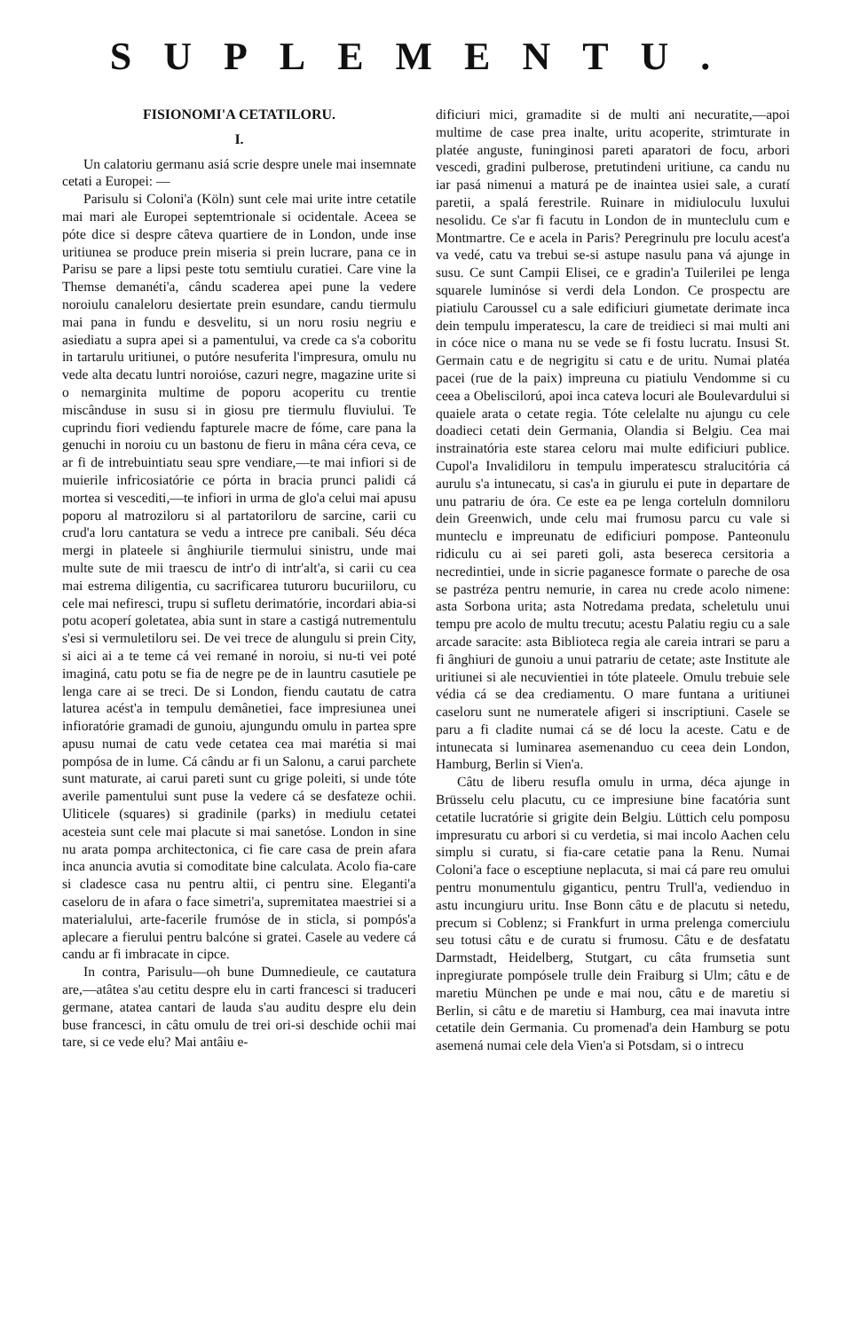SUPLEMENTU.
FISIONOMI'A CETATILORU.
I.
Un calatoriu germanu asiá scrie despre unele mai insemnate cetati a Europei: —
Parisulu si Coloni'a (Köln) sunt cele mai urite intre cetatile mai mari ale Europei septemtrionale si ocidentale. Aceea se póte dice si despre câteva quartiere de in London, unde inse uritiunea se produce prein miseria si prein lucrare, pana ce in Parisu se pare a lipsi peste totu semtiulu curatiei. Care vine la Themse demanéti'a, cându scaderea apei pune la vedere noroiulu canaleloru desiertate prein esundare, candu tiermulu mai pana in fundu e desvelitu, si un noru rosiu negriu e asiediatu a supra apei si a pamentului, va crede ca s'a coboritu in tartarulu uritiunei, o putóre nesuferita l'impresura, omulu nu vede alta decatu luntri noroióse, cazuri negre, magazine urite si o nemarginita multime de poporu acoperitu cu trentie miscânduse in susu si in giosu pre tiermulu fluviului. Te cuprindu fiori vediendu fapturele macre de fóme, care pana la genuchi in noroiu cu un bastonu de fieru in mâna céra ceva, ce ar fi de intrebuintiatu seau spre vendiare,—te mai infiori si de muierile infricosiatórie ce pórta in bracia prunci palidi cá mortea si vescediti,—te infiori in urma de glo'a celui mai apusu poporu al matroziloru si al partatoriloru de sarcine, carii cu crud'a loru cantatura se vedu a intrece pre canibali. Séu déca mergi in plateele si ânghiurile tiermului sinistru, unde mai multe sute de mii traescu de intr'o di intr'alt'a, si carii cu cea mai estrema diligentia, cu sacrificarea tuturoru bucuriiloru, cu cele mai nefiresci, trupu si sufletu derimatórie, incordari abia-si potu acoperí goletatea, abia sunt in stare a castigá nutrementulu s'esi si vermuletiloru sei. De vei trece de alungulu si prein City, si aici ai a te teme cá vei remané in noroiu, si nu-ti vei poté imaginá, catu potu se fia de negre pe de in launtru casutiele pe lenga care ai se treci. De si London, fiendu cautatu de catra laturea acést'a in tempulu demânetiei, face impresiunea unei infioratórie gramadi de gunoiu, ajungundu omulu in partea spre apusu numai de catu vede cetatea cea mai marétia si mai pompósa de in lume. Cá cându ar fi un Salonu, a carui parchete sunt maturate, ai carui pareti sunt cu grige poleiti, si unde tóte averile pamentului sunt puse la vedere cá se desfateze ochii. Uliticele (squares) si gradinile (parks) in mediulu cetatei acesteia sunt cele mai placute si mai sanetóse. London in sine nu arata pompa architectonica, ci fie care casa de prein afara inca anuncia avutia si comoditate bine calculata. Acolo fia-care si cladesce casa nu pentru altii, ci pentru sine. Eleganti'a caseloru de in afara o face simetri'a, supremitatea maestriei si a materialului, arte-facerile frumóse de in sticla, si pompós'a aplecare a fierului pentru balcóne si gratei. Casele au vedere cá candu ar fi imbracate in cipce.
In contra, Parisulu—oh bune Dumnedieule, ce cautatura are,—atâtea s'au cetitu despre elu in carti francesci si traduceri germane, atatea cantari de lauda s'au auditu despre elu dein buse francesci, in câtu omulu de trei ori-si deschide ochii mai tare, si ce vede elu? Mai antâiu e-
dificiuri mici, gramadite si de multi ani necuratite,—apoi multime de case prea inalte, uritu acoperite, strimturate in platée anguste, funinginosi pareti aparatori de focu, arbori vescedi, gradini pulberose, pretutindeni uritiune, ca candu nu iar pasá nimenui a maturá pe de inaintea usiei sale, a curatí paretii, a spalá ferestrile. Ruinare in midiuloculu luxului nesolidu. Ce s'ar fi facutu in London de in munteclulu cum e Montmartre. Ce e acela in Paris? Peregrinulu pre loculu acest'a va vedé, catu va trebui se-si astupe nasulu pana vá ajunge in susu. Ce sunt Campii Elisei, ce e gradin'a Tuilerilei pe lenga squarele luminóse si verdi dela London. Ce prospectu are piatiulu Caroussel cu a sale edificiuri giumetate derimate inca dein tempulu imperatescu, la care de treidieci si mai multi ani in cóce nice o mana nu se vede se fi fostu lucratu. Insusi St. Germain catu e de negrigitu si catu e de uritu. Numai platéa pacei (rue de la paix) impreuna cu piatiulu Vendomme si cu ceea a Obeliscilorú, apoi inca cateva locuri ale Boulevardului si quaiele arata o cetate regia. Tóte celelalte nu ajungu cu cele doadieci cetati dein Germania, Olandia si Belgiu. Cea mai instrainatória este starea celoru mai multe edificiuri publice. Cupol'a Invalidiloru in tempulu imperatescu stralucitória cá aurulu s'a intunecatu, si cas'a in giurulu ei pute in departare de unu patrariu de óra. Ce este ea pe lenga corteluln domniloru dein Greenwich, unde celu mai frumosu parcu cu vale si munteclu e impreunatu de edificiuri pompose. Panteonulu ridiculu cu ai sei pareti goli, asta besereca cersitoria a necredintiei, unde in sicrie paganesce formate o pareche de osa se pastréza pentru nemurie, in carea nu crede acolo nimene: asta Sorbona urita; asta Notredama predata, scheletulu unui tempu pre acolo de multu trecutu; acestu Palatiu regiu cu a sale arcade saracite: asta Biblioteca regia ale careia intrari se paru a fi ânghiuri de gunoiu a unui patrariu de cetate; aste Institute ale uritiunei si ale necuvientiei in tóte plateele. Omulu trebuie sele védia cá se dea crediamentu. O mare funtana a uritiunei caseloru sunt ne numeratele afigeri si inscriptiuni. Casele se paru a fi cladite numai cá se dé locu la aceste. Catu e de intunecata si luminarea asemenanduo cu ceea dein London, Hamburg, Berlin si Vien'a.
Câtu de liberu resufla omulu in urma, déca ajunge in Brüsselu celu placutu, cu ce impresiune bine facatória sunt cetatile lucratórie si grigite dein Belgiu. Lüttich celu pomposu impresuratu cu arbori si cu verdetia, si mai incolo Aachen celu simplu si curatu, si fia-care cetatie pana la Renu. Numai Coloni'a face o esceptiune neplacuta, si mai cá pare reu omului pentru monumentulu giganticu, pentru Trull'a, vedienduo in astu incungiuru uritu. Inse Bonn câtu e de placutu si netedu, precum si Coblenz; si Frankfurt in urma prelenga comerciulu seu totusi câtu e de curatu si frumosu. Câtu e de desfatatu Darmstadt, Heidelberg, Stutgart, cu câta frumsetia sunt inpregiurate pompósele trulle dein Fraiburg si Ulm; câtu e de maretiu München pe unde e mai nou, câtu e de maretiu si Berlin, si câtu e de maretiu si Hamburg, cea mai inavuta intre cetatile dein Germania. Cu promenad'a dein Hamburg se potu asemená numai cele dela Vien'a si Potsdam, si o intrecu